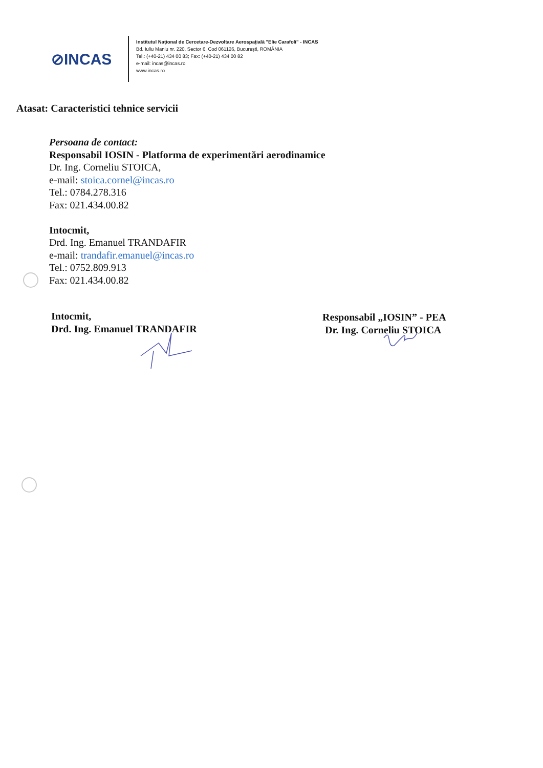⊘INCAS
Institutul Național de Cercetare-Dezvoltare Aerospațială "Elie Carafoli" - INCAS
Bd. Iuliu Maniu nr. 220, Sector 6, Cod 061126, București, ROMÂNIA
Tel.: (+40-21) 434 00 83; Fax: (+40-21) 434 00 82
e-mail: incas@incas.ro
www.incas.ro
Atasat: Caracteristici tehnice servicii
Persoana de contact:
Responsabil IOSIN - Platforma de experimentări aerodinamice
Dr. Ing. Corneliu STOICA,
e-mail: stoica.cornel@incas.ro
Tel.: 0784.278.316
Fax: 021.434.00.82
Intocmit,
Drd. Ing. Emanuel TRANDAFIR
e-mail: trandafir.emanuel@incas.ro
Tel.: 0752.809.913
Fax: 021.434.00.82
Intocmit,
Drd. Ing. Emanuel TRANDAFIR
Responsabil „IOSIN” - PEA
Dr. Ing. Corneliu STOICA